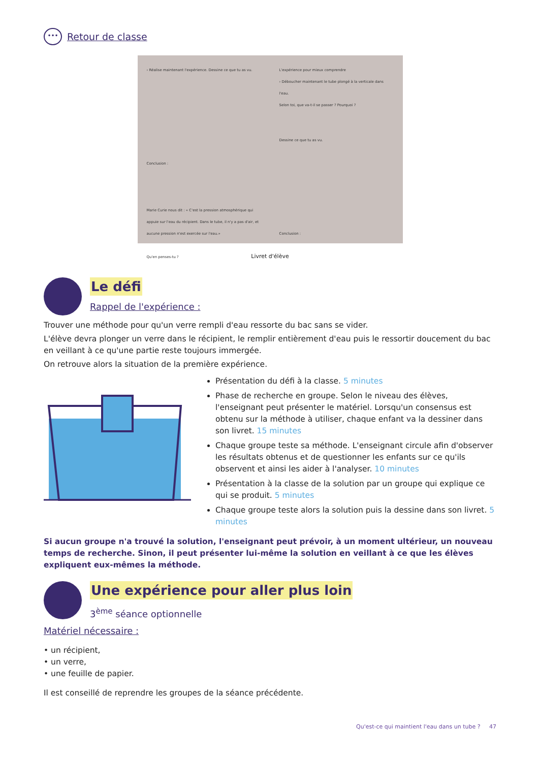•••
Retour de classe
› Réalise maintenant l'expérience. Dessine ce que tu as vu.
Conclusion :
Marie Curie nous dit : « C'est la pression atmosphérique qui appuie sur l'eau du récipient. Dans le tube, il n'y a pas d'air, et aucune pression n'est exercée sur l'eau.»
Qu'en penses-tu ?
L'expérience pour mieux comprendre
› Déboucher maintenant le tube plongé à la verticale dans l'eau.
Selon toi, que va-t-il se passer ? Pourquoi ?
Dessine ce que tu as vu.
Conclusion :
Livret d'élève
Le défi
Rappel de l'expérience :
Trouver une méthode pour qu'un verre rempli d'eau ressorte du bac sans se vider.
L'élève devra plonger un verre dans le récipient, le remplir entièrement d'eau puis le ressortir doucement du bac en veillant à ce qu'une partie reste toujours immergée.
On retrouve alors la situation de la première expérience.
Présentation du défi à la classe. 5 minutes
Phase de recherche en groupe. Selon le niveau des élèves, l'enseignant peut présenter le matériel. Lorsqu'un consensus est obtenu sur la méthode à utiliser, chaque enfant va la dessiner dans son livret. 15 minutes
Chaque groupe teste sa méthode. L'enseignant circule afin d'observer les résultats obtenus et de questionner les enfants sur ce qu'ils observent et ainsi les aider à l'analyser. 10 minutes
Présentation à la classe de la solution par un groupe qui explique ce qui se produit. 5 minutes
Chaque groupe teste alors la solution puis la dessine dans son livret. 5 minutes
Si aucun groupe n'a trouvé la solution, l'enseignant peut prévoir, à un moment ultérieur, un nouveau temps de recherche. Sinon, il peut présenter lui-même la solution en veillant à ce que les élèves expliquent eux-mêmes la méthode.
Une expérience pour aller plus loin
3<sup>ème</sup> séance optionnelle
Matériel nécessaire :
• un récipient,
• un verre,
• une feuille de papier.
Il est conseillé de reprendre les groupes de la séance précédente.
Qu'est-ce qui maintient l'eau dans un tube ? 47